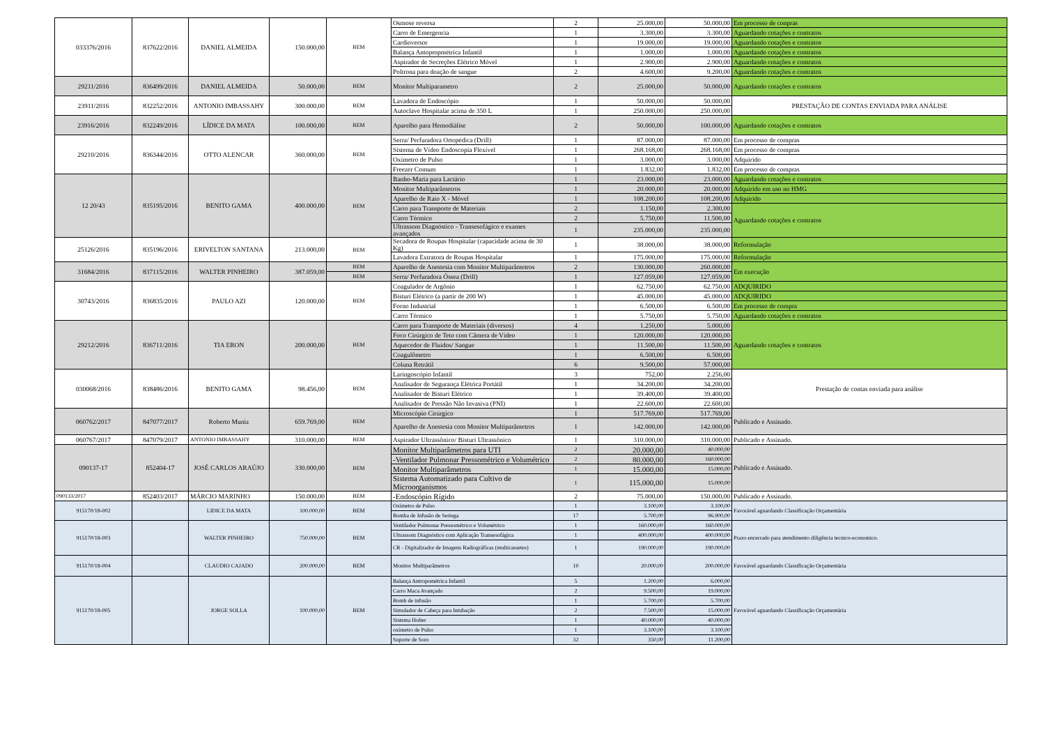| 033376/2016 | 837622/2016 | DANIEL ALMEIDA | 150.000,00 | BEM | Osmose reversa | 2 | 25.000,00 | 50.000,00 | Em processo de conpras |
| | | | | | Carro de Emergencia | 1 | 3.300,00 | 3.300,00 | Aguardando cotações e contratos |
| | | | | | Cardioversor | 1 | 19.000,00 | 19.000,00 | Aguardando cotações e contratos |
| | | | | | Balança Antopropmétrica Infantil | 1 | 1.000,00 | 1.000,00 | Aguardando cotações e contratos |
| | | | | | Aspirador de Secreções Elétrico Móvel | 1 | 2.900,00 | 2.900,00 | Aguardando cotações e contratos |
| | | | | | Poltrona para doação de sangue | 2 | 4.600,00 | 9.200,00 | Aguardando cotações e contratos |
| 29211/2016 | 836499/2016 | DANIEL ALMEIDA | 50.000,00 | BEM | Monitor Multiparametro | 2 | 25.000,00 | 50.000,00 | Aguardando cotações e contratos |
| 23911/2016 | 832252/2016 | ANTONIO IMBASSAHY | 300.000,00 | BEM | Lavadora de Endoscópio | 1 | 50.000,00 | 50.000,00 | PRESTAÇÃO DE CONTAS ENVIADA PARA ANÁLISE |
| | | | | | Autoclave Hospitalar acima de 350 L | 1 | 250.000,00 | 250.000,00 | |
| 23916/2016 | 832249/2016 | LÍDICE DA MATA | 100.000,00 | BEM | Aparelho para Hemodiálise | 2 | 50.000,00 | 100.000,00 | Aguardando cotações e contratos |
| 29210/2016 | 836344/2016 | OTTO ALENCAR | 360.000,00 | BEM | Serra/ Perfuradora Ortopédica (Drill) | 1 | 87.000,00 | 87.000,00 | Em processo de compras |
| | | | | | Sistema de Vídeo Endoscopia Flexível | 1 | 268.168,00 | 268.168,00 | Em processo de compras |
| | | | | | Oxímetro de Pulso | 1 | 3.000,00 | 3.000,00 | Adquirido |
| | | | | | Freezer Comum | 1 | 1.832,00 | 1.832,00 | Em processo de compras |
| 12 20/43 | 835195/2016 | BENITO GAMA | 400.000,00 | BEM | Banho-Maria para Lactário | 1 | 23.000,00 | 23.000,00 | Aguardando cotações e contratos |
| | | | | | Monitor Multiparâmetros | 1 | 20.000,00 | 20.000,00 | Adquirido em uso no HMG |
| | | | | | Aparelho de Raio X - Móvel | 1 | 108.200,00 | 108.200,00 | Adquirido |
| | | | | | Carro para Transporte de Materiais | 2 | 1.150,00 | 2.300,00 | Aguardando cotações e contratos |
| | | | | | Carro Térmico | 2 | 5.750,00 | 11.500,00 | |
| | | | | | Ultrassom Diagnóstico - Transesofágico e exames avançados | 1 | 235.000,00 | 235.000,00 | |
| 25126/2016 | 835196/2016 | ERIVELTON SANTANA | 213.000,00 | BEM | Secadora de Roupas Hospitalar (capacidade acima de 30 Kg) | 1 | 38.000,00 | 38.000,00 | Reformulação |
| | | | | | Lavadora Extratora de Roupas Hospitalar | 1 | 175.000,00 | 175.000,00 | Reformulação |
| 31684/2016 | 837115/2016 | WALTER PINHEIRO | 387.059,00 | BEM | Aparelho de Anestesia com Monitor Multiparâmetros | 2 | 130.000,00 | 260.000,00 | Em execução |
| | | | | BEM | Serra/ Perfuradora Óssea (Drill) | 1 | 127.059,00 | 127.059,00 | |
| 30743/2016 | 836835/2016 | PAULO AZI | 120.000,00 | BEM | Coagulador de Argônio | 1 | 62.750,00 | 62.750,00 | ADQUIRIDO |
| | | | | | Bisturi Elétrico (a partir de 200 W) | 1 | 45.000,00 | 45.000,00 | ADQUIRIDO |
| | | | | | Forno Industrial | 1 | 6.500,00 | 6.500,00 | Em processo de compra |
| | | | | | Carro Térmico | 1 | 5.750,00 | 5.750,00 | Aguardando cotações e contratos |
| 29212/2016 | 836711/2016 | TIA ERON | 200.000,00 | BEM | Carro para Transporte de Materiais (diversos) | 4 | 1.250,00 | 5.000,00 | Aguardando cotações e contratos |
| | | | | | Foco Cirúrgico de Teto com Câmera de Vídeo | 1 | 120.000,00 | 120.000,00 | |
| | | | | | Aquecedor de Fluídos/ Sangue | 1 | 11.500,00 | 11.500,00 | |
| | | | | | Coagulômetro | 1 | 6.500,00 | 6.500,00 | |
| | | | | | Coluna Retrátil | 6 | 9.500,00 | 57.000,00 | |
| 030068/2016 | 838486/2016 | BENITO GAMA | 98.456,00 | BEM | Laringoscópio Infantil | 3 | 752,00 | 2.256,00 | Prestação de contas enviada para análise |
| | | | | | Analisador de Segurança Elétrica Portátil | 1 | 34.200,00 | 34.200,00 | |
| | | | | | Analisador de Bisturi Elétrico | 1 | 39.400,00 | 39.400,00 | |
| | | | | | Analisador de Pressão Não Invasiva (PNI) | 1 | 22.600,00 | 22.600,00 | |
| 060762/2017 | 847077/2017 | Roberto Muniz | 659.769,00 | BEM | Microscópio Cirúrgico | 1 | 517.769,00 | 517.769,00 | Publicado e Assinado. |
| | | | | | Aparelho de Anestesia com Monitor Multiparâmetros | 1 | 142.000,00 | 142.000,00 | |
| 060767/2017 | 847079/2017 | ANTONIO IMBASSAHY | 310.000,00 | BEM | Aspirador Ultrassônico/ Bisturi Ultrassônico | 1 | 310.000,00 | 310.000,00 | Publicado e Assinado. |
| 090137-17 | 852404-17 | JOSÉ CARLOS ARAÚJO | 330.000,00 | BEM | Monitor Multiparâmetros para UTI | 2 | 20.000,00 | 40.000,00 | Publicado e Assinado. |
| | | | | | -Ventilador Pulmonar Pressométrico e Volumétrico | 2 | 80.000,00 | 160.000,00 | |
| | | | | | Monitor Multiparâmetros | 1 | 15.000,00 | 15.000,00 | |
| | | | | | Sistema Automatizado para Cultivo de Microorganismos | 1 | 115.000,00 | 15.000,00 | |
| 090133/2017 | 852403/2017 | MÁRCIO MARINHO | 150.000,00 | BEM | -Endoscópio Rígido | 2 | 75.000,00 | 150.000,00 | Publicado e Assinado. |
| 915170/18-002 | | LIDICE DA MATA | 100.000,00 | BEM | Oxímetro de Pulso | 1 | 3.100,00 | 3.100,00 | Favorável aguardando Classificação Orçamentária |
| | | | | | Bomba de Infusão de Seringa | 17 | 5.700,00 | 96.900,00 | |
| 915170/18-003 | | WALTER PINHEIRO | 750.000,00 | BEM | Ventilador Pulmonar Pressométrico e Volumétrico | 1 | 160.000,00 | 160.000,00 | Prazo encerrado para atendimento diligência tecnico-economico. |
| | | | | | Ultrassom Diagnóstico com Aplicação Transesofágica | 1 | 400.000,00 | 400.000,00 | |
| | | | | | CR - Digitalizador de Imagens Radiográficas (multicassetes) | 1 | 190.000,00 | 190.000,00 | |
| 915170/18-004 | | CLAUDIO CAJADO | 200.000,00 | BEM | Monitor Multiparâmetros | 10 | 20.000,00 | 200.000,00 | Favorável aguardando Classificação Orçamentária |
| 915170/18-005 | | JORGE SOLLA | 100.000,00 | BEM | Balança Antropométrica Infantil | 5 | 1.200,00 | 6.000,00 | Favorável aguardando Classificação Orçamentária |
| | | | | | Carro Maca Avançado | 2 | 9.500,00 | 19.000,00 | |
| | | | | | Bomb de infusão | 1 | 5.700,00 | 5.700,00 | |
| | | | | | Simulador de Cabeça para Intubação | 2 | 7.500,00 | 15.000,00 | |
| | | | | | Sistema Holter | 1 | 40.000,00 | 40.000,00 | |
| | | | | | oxímetro de Pulso | 1 | 3.100,00 | 3.100,00 | |
| | | | | | Suporte de Soro | 32 | 350,00 | 11.200,00 | |